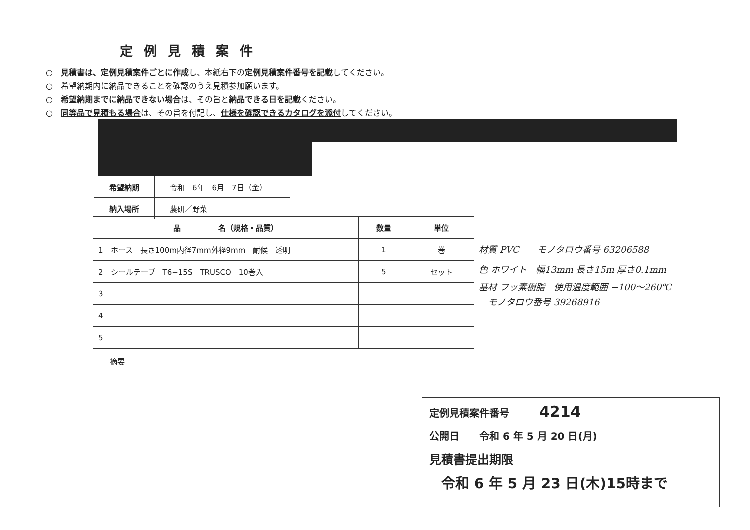定例見積案件
○　見積書は、定例見積案件ごとに作成し、本紙右下の定例見積案件番号を記載してください。
○　希望納期内に納品できることを確認のうえ見積参加願います。
○　希望納期までに納品できない場合は、その旨と納品できる日を記載ください。
○　同等品で見積もる場合は、その旨を付記し、仕様を確認できるカタログを添付してください。
| 希望納期 | 令和 6年 6月 7日（金） |
| 納入場所 | 農研／野菜 |
| 品 名（規格・品質） | 数量 | 単位 |
| --- | --- | --- |
| 1 ホース 長さ100m内径7mm外径9mm 耐候 透明 | 1 | 巻 |
| 2 シールテープ T6−15S TRUSCO 10巻入 | 5 | セット |
| 3 | | |
| 4 | | |
| 5 | | |
材質 PVC　　モノタロウ番号 63206588
色 ホワイト　幅13mm 長さ15m 厚さ0.1mm
基材 フッ素樹脂　使用温度範囲 −100〜260℃
　モノタロウ番号 39268916
摘要
定例見積案件番号　　　4214
公開日　　令和 6 年 5 月 20 日(月)
見積書提出期限
令和 6 年 5 月 23 日(木)15時まで